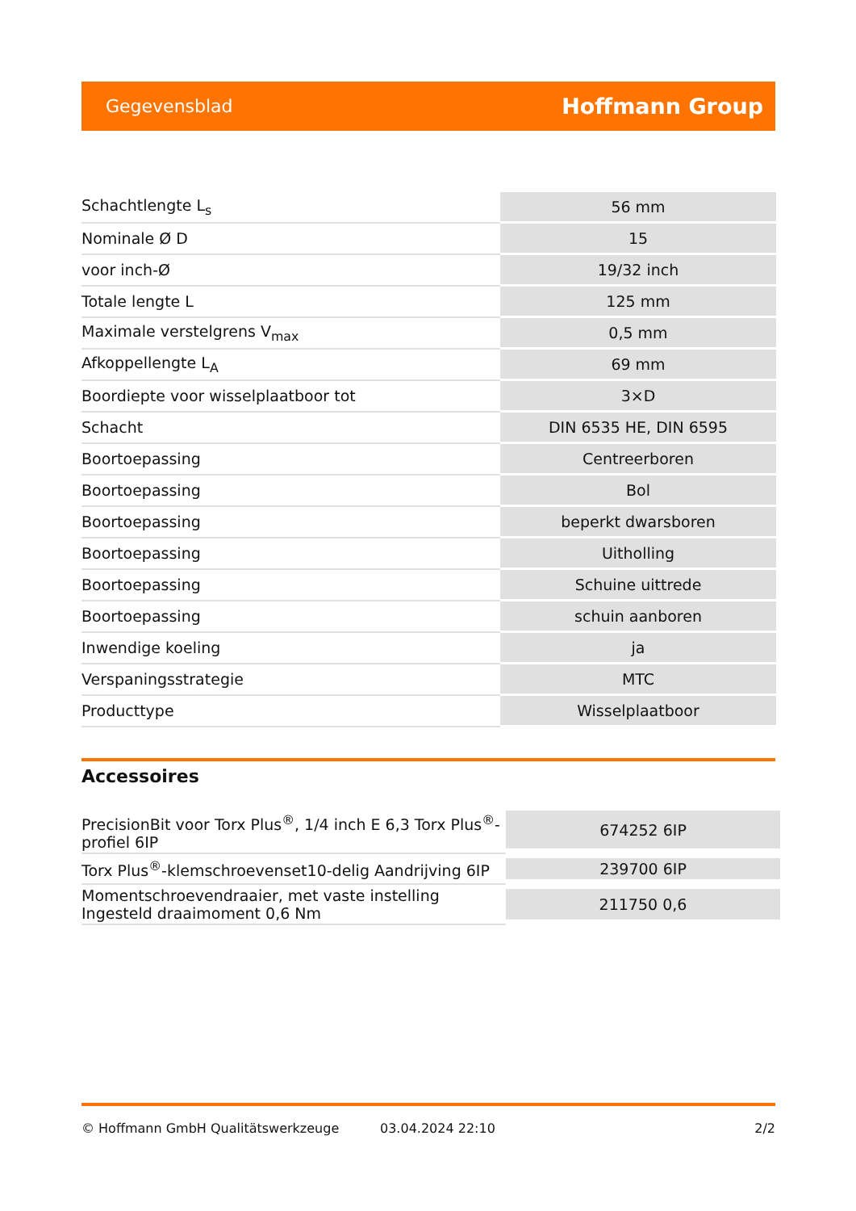Gegevensblad Hoffmann Group
| Schachtlengte L<sub>s</sub> | 56 mm |
| Nominale Ø D | 15 |
| voor inch-Ø | 19/32 inch |
| Totale lengte L | 125 mm |
| Maximale verstelgrens V<sub>max</sub> | 0,5 mm |
| Afkoppellengte L<sub>A</sub> | 69 mm |
| Boordiepte voor wisselplaatboor tot | 3×D |
| Schacht | DIN 6535 HE, DIN 6595 |
| Boortoepassing | Centreerboren |
| Boortoepassing | Bol |
| Boortoepassing | beperkt dwarsboren |
| Boortoepassing | Uitholling |
| Boortoepassing | Schuine uittrede |
| Boortoepassing | schuin aanboren |
| Inwendige koeling | ja |
| Verspaningsstrategie | MTC |
| Producttype | Wisselplaatboor |
Accessoires
| PrecisionBit voor Torx Plus<sup>®</sup>, 1/4 inch E 6,3 Torx Plus<sup>®</sup>-profiel 6IP | 674252 6IP |
| Torx Plus<sup>®</sup>-klemschroevenset10-delig Aandrijving 6IP | 239700 6IP |
| Momentschroevendraaier, met vaste instelling Ingesteld draaimoment 0,6 Nm | 211750 0,6 |
© Hoffmann GmbH Qualitätswerkzeuge 03.04.2024 22:10 2/2